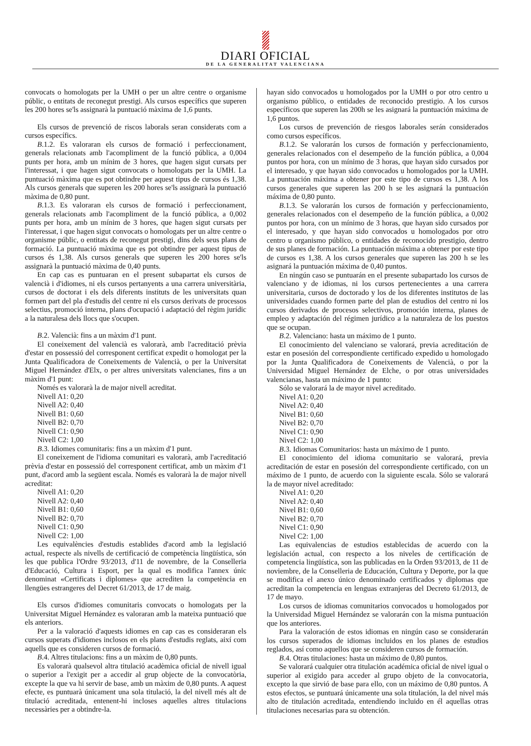DIARI OFICIAL
DE LA GENERALITAT VALENCIANA
convocats o homologats per la UMH o per un altre centre o organisme públic, o entitats de reconegut prestigi. Als cursos específics que superen les 200 hores se'ls assignarà la puntuació màxima de 1,6 punts.
Els cursos de prevenció de riscos laborals seran considerats com a cursos específics.
B.1.2. Es valoraran els cursos de formació i perfeccionament, generals relacionats amb l'acompliment de la funció pública, a 0,004 punts per hora, amb un mínim de 3 hores, que hagen sigut cursats per l'interessat, i que hagen sigut convocats o homologats per la UMH. La puntuació màxima que es pot obtindre per aquest tipus de cursos és 1,38. Als cursos generals que superen les 200 hores se'ls assignarà la puntuació màxima de 0,80 punt.
B.1.3. Es valoraran els cursos de formació i perfeccionament, generals relacionats amb l'acompliment de la funció pública, a 0,002 punts per hora, amb un mínim de 3 hores, que hagen sigut cursats per l'interessat, i que hagen sigut convocats o homologats per un altre centre o organisme públic, o entitats de reconegut prestigi, dins dels seus plans de formació. La puntuació màxima que es pot obtindre per aquest tipus de cursos és 1,38. Als cursos generals que superen les 200 hores se'ls assignarà la puntuació màxima de 0,40 punts.
En cap cas es puntuaran en el present subapartat els cursos de valencià i d'idiomes, ni els cursos pertanyents a una carrera universitària, cursos de doctorat i els dels diferents instituts de les universitats quan formen part del pla d'estudis del centre ni els cursos derivats de processos selectius, promoció interna, plans d'ocupació i adaptació del règim jurídic a la naturalesa dels llocs que s'ocupen.
B.2. Valencià: fins a un màxim d'1 punt.
El coneixement del valencià es valorarà, amb l'acreditació prèvia d'estar en possessió del corresponent certificat expedit o homologat per la Junta Qualificadora de Coneixements de Valencià, o per la Universitat Miguel Hernández d'Elx, o per altres universitats valencianes, fins a un màxim d'1 punt:
Només es valorarà la de major nivell acreditat.
Nivell A1: 0,20
Nivell A2: 0,40
Nivell B1: 0,60
Nivell B2: 0,70
Nivell C1: 0,90
Nivell C2: 1,00
B.3. Idiomes comunitaris: fins a un màxim d'1 punt.
El coneixement de l'idioma comunitari es valorarà, amb l'acreditació prèvia d'estar en possessió del corresponent certificat, amb un màxim d'1 punt, d'acord amb la següent escala. Només es valorarà la de major nivell acreditat:
Nivell A1: 0,20
Nivell A2: 0,40
Nivell B1: 0,60
Nivell B2: 0,70
Nivell C1: 0,90
Nivell C2: 1,00
Les equivalències d'estudis establides d'acord amb la legislació actual, respecte als nivells de certificació de competència lingüística, són les que publica l'Ordre 93/2013, d'11 de novembre, de la Conselleria d'Educació, Cultura i Esport, per la qual es modifica l'annex únic denominat «Certificats i diplomes» que acrediten la competència en llengües estrangeres del Decret 61/2013, de 17 de maig.
Els cursos d'idiomes comunitaris convocats o homologats per la Universitat Miguel Hernández es valoraran amb la mateixa puntuació que els anteriors.
Per a la valoració d'aquests idiomes en cap cas es consideraran els cursos superats d'idiomes inclosos en els plans d'estudis reglats, així com aquells que es consideren cursos de formació.
B.4. Altres titulacions: fins a un màxim de 0,80 punts.
Es valorarà qualsevol altra titulació acadèmica oficial de nivell igual o superior a l'exigit per a accedir al grup objecte de la convocatòria, excepte la que va hi servir de base, amb un màxim de 0,80 punts. A aquest efecte, es puntuarà únicament una sola titulació, la del nivell més alt de titulació acreditada, entenent-hi incloses aquelles altres titulacions necessàries per a obtindre-la.
hayan sido convocados u homologados por la UMH o por otro centro u organismo público, o entidades de reconocido prestigio. A los cursos específicos que superen las 200h se les asignará la puntuación máxima de 1,6 puntos.
Los cursos de prevención de riesgos laborales serán considerados como cursos específicos.
B.1.2. Se valorarán los cursos de formación y perfeccionamiento, generales relacionados con el desempeño de la función pública, a 0,004 puntos por hora, con un mínimo de 3 horas, que hayan sido cursados por el interesado, y que hayan sido convocados u homologados por la UMH. La puntuación máxima a obtener por este tipo de cursos es 1,38. A los cursos generales que superen las 200 h se les asignará la puntuación máxima de 0,80 punto.
B.1.3. Se valorarán los cursos de formación y perfeccionamiento, generales relacionados con el desempeño de la función pública, a 0,002 puntos por hora, con un mínimo de 3 horas, que hayan sido cursados por el interesado, y que hayan sido convocados u homologados por otro centro u organismo público, o entidades de reconocido prestigio, dentro de sus planes de formación. La puntuación máxima a obtener por este tipo de cursos es 1,38. A los cursos generales que superen las 200 h se les asignará la puntuación máxima de 0,40 puntos.
En ningún caso se puntuarán en el presente subapartado los cursos de valenciano y de idiomas, ni los cursos pertenecientes a una carrera universitaria, cursos de doctorado y los de los diferentes institutos de las universidades cuando formen parte del plan de estudios del centro ni los cursos derivados de procesos selectivos, promoción interna, planes de empleo y adaptación del régimen jurídico a la naturaleza de los puestos que se ocupan.
B.2. Valenciano: hasta un máximo de 1 punto.
El conocimiento del valenciano se valorará, previa acreditación de estar en posesión del correspondiente certificado expedido u homologado por la Junta Qualificadora de Coneixements de Valencià, o por la Universidad Miguel Hernández de Elche, o por otras universidades valencianas, hasta un máximo de 1 punto:
Sólo se valorará la de mayor nivel acreditado.
Nivel A1: 0,20
Nivel A2: 0,40
Nivel B1: 0,60
Nivel B2: 0,70
Nivel C1: 0,90
Nivel C2: 1,00
B.3. Idiomas Comunitarios: hasta un máximo de 1 punto.
El conocimiento del idioma comunitario se valorará, previa acreditación de estar en posesión del correspondiente certificado, con un máximo de 1 punto, de acuerdo con la siguiente escala. Sólo se valorará la de mayor nivel acreditado:
Nivel A1: 0,20
Nivel A2: 0,40
Nivel B1: 0,60
Nivel B2: 0,70
Nivel C1: 0,90
Nivel C2: 1,00
Las equivalencias de estudios establecidas de acuerdo con la legislación actual, con respecto a los niveles de certificación de competencia lingüística, son las publicadas en la Orden 93/2013, de 11 de noviembre, de la Conselleria de Educación, Cultura y Deporte, por la que se modifica el anexo único denominado certificados y diplomas que acreditan la competencia en lenguas extranjeras del Decreto 61/2013, de 17 de mayo.
Los cursos de idiomas comunitarios convocados u homologados por la Universidad Miguel Hernández se valorarán con la misma puntuación que los anteriores.
Para la valoración de estos idiomas en ningún caso se considerarán los cursos superados de idiomas incluidos en los planes de estudios reglados, así como aquellos que se consideren cursos de formación.
B.4. Otras titulaciones: hasta un máximo de 0,80 puntos.
Se valorará cualquier otra titulación académica oficial de nivel igual o superior al exigido para acceder al grupo objeto de la convocatoria, excepto la que sirvió de base para ello, con un máximo de 0,80 puntos. A estos efectos, se puntuará únicamente una sola titulación, la del nivel más alto de titulación acreditada, entendiendo incluido en él aquellas otras titulaciones necesarias para su obtención.